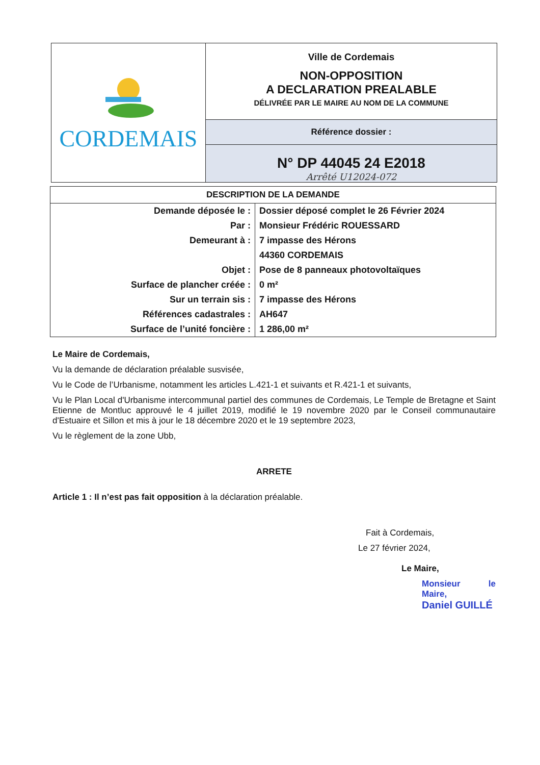CORDEMAIS
Ville de Cordemais
NON-OPPOSITION
A DECLARATION PREALABLE
DÉLIVRÉE PAR LE MAIRE AU NOM DE LA COMMUNE
Référence dossier :
N° DP 44045 24 E2018
Arrêté U12024-072
| DESCRIPTION DE LA DEMANDE | |
| --- | --- |
| Demande déposée le : | Dossier déposé complet le 26 Février 2024 |
| Par : | Monsieur Frédéric ROUESSARD |
| Demeurant à : | 7 impasse des Hérons |
| | 44360 CORDEMAIS |
| Objet : | Pose de 8 panneaux photovoltaïques |
| Surface de plancher créée : | 0 m² |
| Sur un terrain sis : | 7 impasse des Hérons |
| Références cadastrales : | AH647 |
| Surface de l’unité foncière : | 1 286,00 m² |
Le Maire de Cordemais,
Vu la demande de déclaration préalable susvisée,
Vu le Code de l’Urbanisme, notamment les articles L.421-1 et suivants et R.421-1 et suivants,
Vu le Plan Local d'Urbanisme intercommunal partiel des communes de Cordemais, Le Temple de Bretagne et Saint Etienne de Montluc approuvé le 4 juillet 2019, modifié le 19 novembre 2020 par le Conseil communautaire d'Estuaire et Sillon et mis à jour le 18 décembre 2020 et le 19 septembre 2023,
Vu le règlement de la zone Ubb,
ARRETE
Article 1 : Il n’est pas fait opposition à la déclaration préalable.
Fait à Cordemais,
Le 27 février 2024,
Le Maire,
Monsieur le Maire,
Daniel GUILLÉ